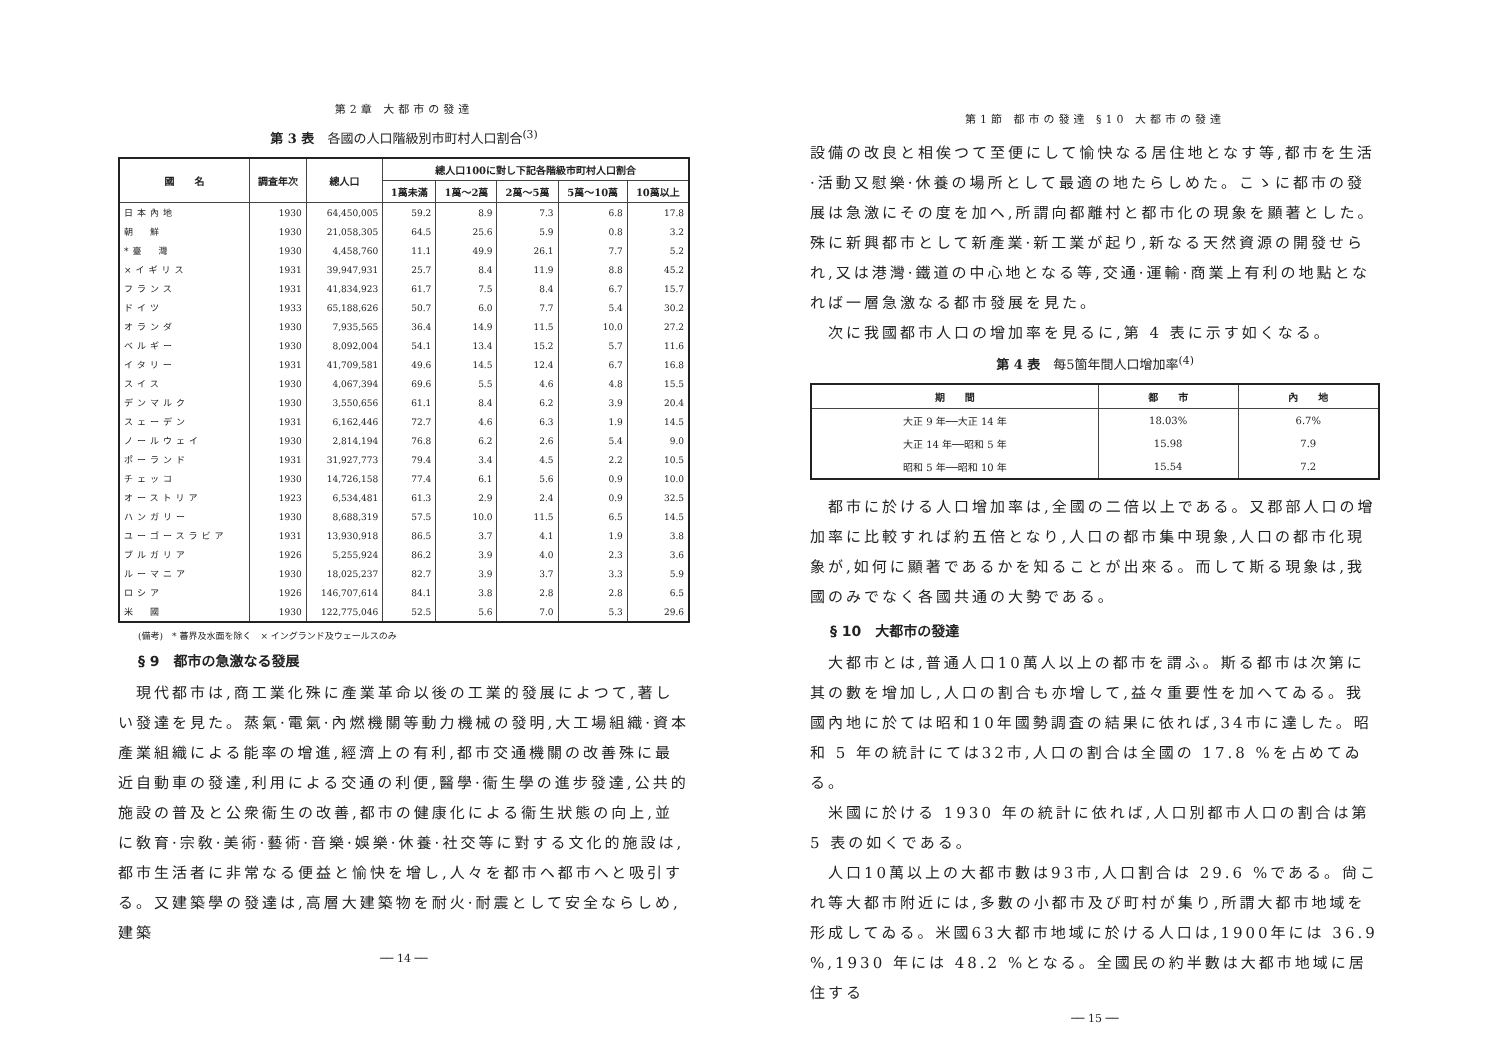第2章 大都市の發達
第 3 表　各國の人口階級別市町村人口割合<sup>(3)</sup>
| 國 名 | 調査年次 | 總人口 | 總人口100に對し下記各階級市町村人口割合 | | | | |
| --- | --- | --- | --- | --- | --- | --- | --- |
| | | | 1萬未滿 | 1萬～2萬 | 2萬～5萬 | 5萬～10萬 | 10萬以上 |
| 日本內地 | 1930 | 64,450,005 | 59.2 | 8.9 | 7.3 | 6.8 | 17.8 |
| 朝 鮮 | 1930 | 21,058,305 | 64.5 | 25.6 | 5.9 | 0.8 | 3.2 |
| *臺 灣 | 1930 | 4,458,760 | 11.1 | 49.9 | 26.1 | 7.7 | 5.2 |
| ×イギリス | 1931 | 39,947,931 | 25.7 | 8.4 | 11.9 | 8.8 | 45.2 |
| フランス | 1931 | 41,834,923 | 61.7 | 7.5 | 8.4 | 6.7 | 15.7 |
| ドイツ | 1933 | 65,188,626 | 50.7 | 6.0 | 7.7 | 5.4 | 30.2 |
| オランダ | 1930 | 7,935,565 | 36.4 | 14.9 | 11.5 | 10.0 | 27.2 |
| ベルギー | 1930 | 8,092,004 | 54.1 | 13.4 | 15.2 | 5.7 | 11.6 |
| イタリー | 1931 | 41,709,581 | 49.6 | 14.5 | 12.4 | 6.7 | 16.8 |
| スイス | 1930 | 4,067,394 | 69.6 | 5.5 | 4.6 | 4.8 | 15.5 |
| デンマルク | 1930 | 3,550,656 | 61.1 | 8.4 | 6.2 | 3.9 | 20.4 |
| スェーデン | 1931 | 6,162,446 | 72.7 | 4.6 | 6.3 | 1.9 | 14.5 |
| ノールウェイ | 1930 | 2,814,194 | 76.8 | 6.2 | 2.6 | 5.4 | 9.0 |
| ポーランド | 1931 | 31,927,773 | 79.4 | 3.4 | 4.5 | 2.2 | 10.5 |
| チェッコ | 1930 | 14,726,158 | 77.4 | 6.1 | 5.6 | 0.9 | 10.0 |
| オーストリア | 1923 | 6,534,481 | 61.3 | 2.9 | 2.4 | 0.9 | 32.5 |
| ハンガリー | 1930 | 8,688,319 | 57.5 | 10.0 | 11.5 | 6.5 | 14.5 |
| ユーゴースラビア | 1931 | 13,930,918 | 86.5 | 3.7 | 4.1 | 1.9 | 3.8 |
| ブルガリア | 1926 | 5,255,924 | 86.2 | 3.9 | 4.0 | 2.3 | 3.6 |
| ルーマニア | 1930 | 18,025,237 | 82.7 | 3.9 | 3.7 | 3.3 | 5.9 |
| ロシア | 1926 | 146,707,614 | 84.1 | 3.8 | 2.8 | 2.8 | 6.5 |
| 米 國 | 1930 | 122,775,046 | 52.5 | 5.6 | 7.0 | 5.3 | 29.6 |
(備考)　* 蕃界及水面を除く　× イングランド及ウェールスのみ
§ 9　都市の急激なる發展
　現代都市は,商工業化殊に產業革命以後の工業的發展によつて,著しい發達を見た。蒸氣·電氣·內燃機關等動力機械の發明,大工場組織·資本產業組織による能率の增進,經濟上の有利,都市交通機關の改善殊に最近自動車の發達,利用による交通の利便,醫學·衞生學の進步發達,公共的施設の普及と公衆衞生の改善,都市の健康化による衞生狀態の向上,並に敎育·宗敎·美術·藝術·音樂·娛樂·休養·社交等に對する文化的施設は,都市生活者に非常なる便益と愉快を增し,人々を都市へ都市へと吸引する。又建築學の發達は,高層大建築物を耐火·耐震として安全ならしめ,建築
── 14 ──
第1節 都市の發達 §10 大都市の發達
設備の改良と相俟つて至便にして愉快なる居住地となす等,都市を生活·活動又慰樂·休養の場所として最適の地たらしめた。こゝに都市の發展は急激にその度を加へ,所謂向都離村と都市化の現象を顯著とした。殊に新興都市として新產業·新工業が起り,新なる天然資源の開發せられ,又は港灣·鐵道の中心地となる等,交通·運輸·商業上有利の地點となれば一層急激なる都市發展を見た。
　次に我國都市人口の增加率を見るに,第 4 表に示す如くなる。
第 4 表　每5箇年間人口增加率<sup>(4)</sup>
| 期 間 | 都 市 | 內 地 |
| --- | --- | --- |
| 大正 9 年──大正 14 年 | 18.03% | 6.7% |
| 大正 14 年──昭和 5 年 | 15.98 | 7.9 |
| 昭和 5 年──昭和 10 年 | 15.54 | 7.2 |
　都市に於ける人口增加率は,全國の二倍以上である。又郡部人口の增加率に比較すれば約五倍となり,人口の都市集中現象,人口の都市化現象が,如何に顯著であるかを知ることが出來る。而して斯る現象は,我國のみでなく各國共通の大勢である。
§ 10　大都市の發達
　大都市とは,普通人口10萬人以上の都市を謂ふ。斯る都市は次第に其の數を增加し,人口の割合も亦增して,益々重要性を加へてゐる。我國內地に於ては昭和10年國勢調査の結果に依れば,34市に達した。昭和 5 年の統計にては32市,人口の割合は全國の 17.8 %を占めてゐる。
　米國に於ける 1930 年の統計に依れば,人口別都市人口の割合は第 5 表の如くである。
　人口10萬以上の大都市數は93市,人口割合は 29.6 %である。尙これ等大都市附近には,多數の小都市及び町村が集り,所謂大都市地域を形成してゐる。米國63大都市地域に於ける人口は,1900年には 36.9 %,1930 年には 48.2 %となる。全國民の約半數は大都市地域に居住する
── 15 ──